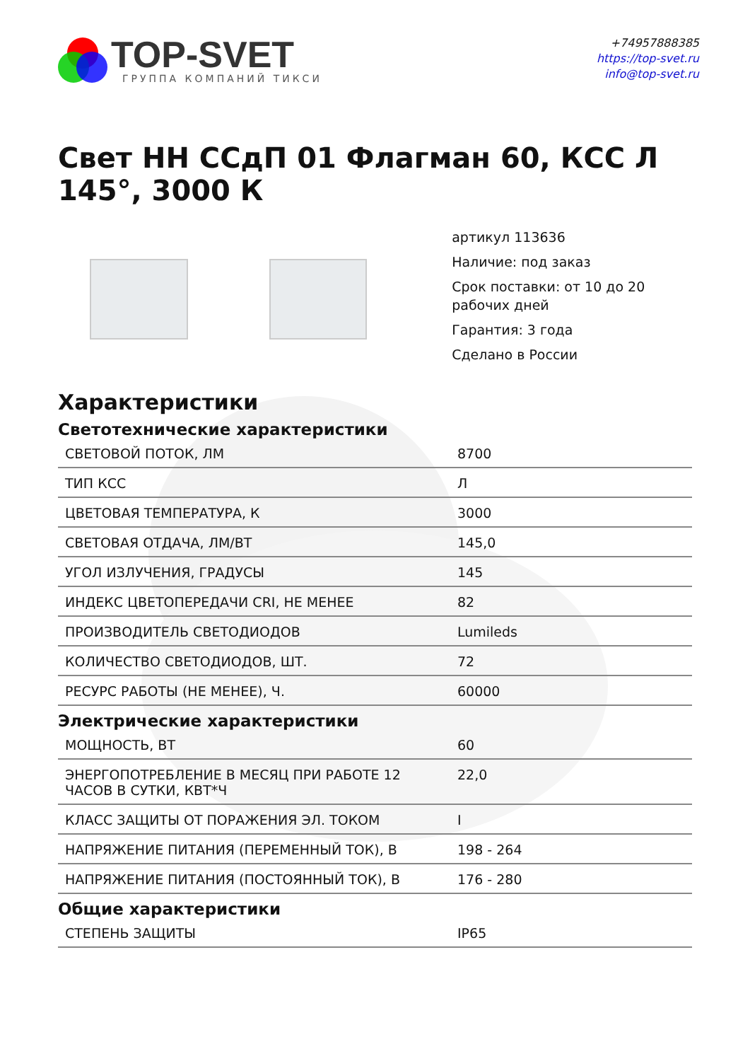TOP-SVET
ГРУППА КОМПАНИЙ ТИКСИ
+74957888385
https://top-svet.ru
info@top-svet.ru
Свет НН ССдП 01 Флагман 60, КСС Л 145°, 3000 К
артикул 113636
Наличие: под заказ
Срок поставки: от 10 до 20 рабочих дней
Гарантия: 3 года
Сделано в России
Характеристики
Светотехнические характеристики
| СВЕТОВОЙ ПОТОК, ЛМ | 8700 |
| ТИП КСС | Л |
| ЦВЕТОВАЯ ТЕМПЕРАТУРА, К | 3000 |
| СВЕТОВАЯ ОТДАЧА, ЛМ/ВТ | 145,0 |
| УГОЛ ИЗЛУЧЕНИЯ, ГРАДУСЫ | 145 |
| ИНДЕКС ЦВЕТОПЕРЕДАЧИ CRI, НЕ МЕНЕЕ | 82 |
| ПРОИЗВОДИТЕЛЬ СВЕТОДИОДОВ | Lumileds |
| КОЛИЧЕСТВО СВЕТОДИОДОВ, ШТ. | 72 |
| РЕСУРС РАБОТЫ (НЕ МЕНЕЕ), Ч. | 60000 |
Электрические характеристики
| МОЩНОСТЬ, ВТ | 60 |
| ЭНЕРГОПОТРЕБЛЕНИЕ В МЕСЯЦ ПРИ РАБОТЕ 12 ЧАСОВ В СУТКИ, КВТ*Ч | 22,0 |
| КЛАСС ЗАЩИТЫ ОТ ПОРАЖЕНИЯ ЭЛ. ТОКОМ | I |
| НАПРЯЖЕНИЕ ПИТАНИЯ (ПЕРЕМЕННЫЙ ТОК), В | 198 - 264 |
| НАПРЯЖЕНИЕ ПИТАНИЯ (ПОСТОЯННЫЙ ТОК), В | 176 - 280 |
Общие характеристики
| СТЕПЕНЬ ЗАЩИТЫ | IP65 |